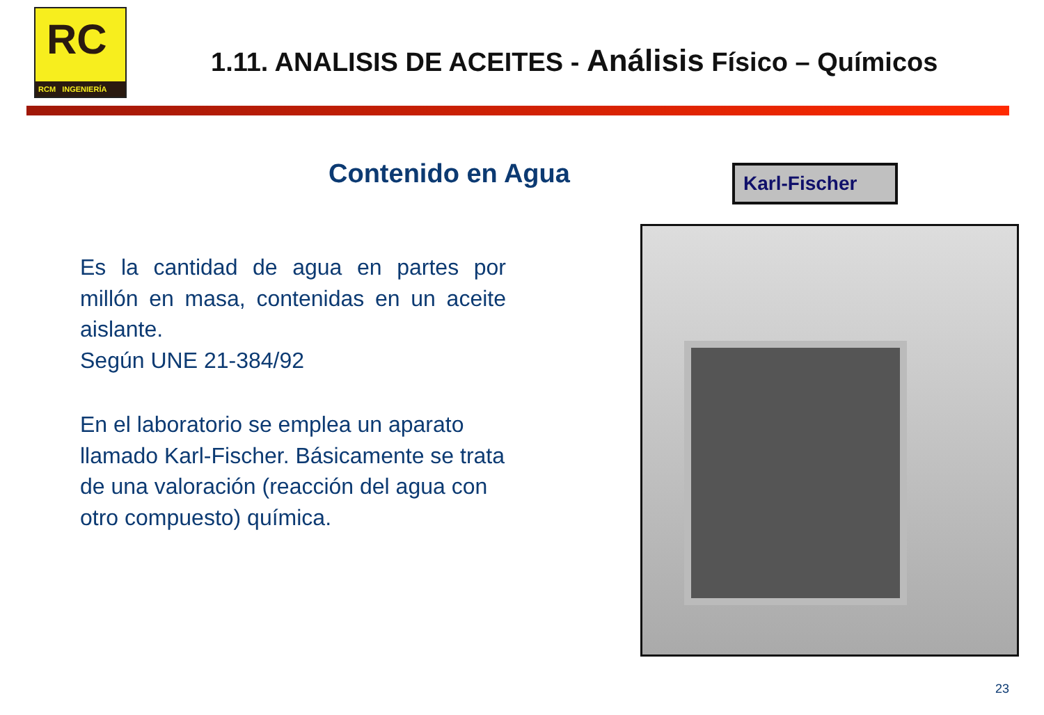RC
RCM INGENIERÍA
1.11. ANALISIS DE ACEITES - Análisis Físico – Químicos
Contenido en Agua Karl-Fischer
Es la cantidad de agua en partes por millón en masa, contenidas en un aceite aislante.
Según UNE 21-384/92
En el laboratorio se emplea un aparato llamado Karl-Fischer. Básicamente se trata de una valoración (reacción del agua con otro compuesto) química.
23